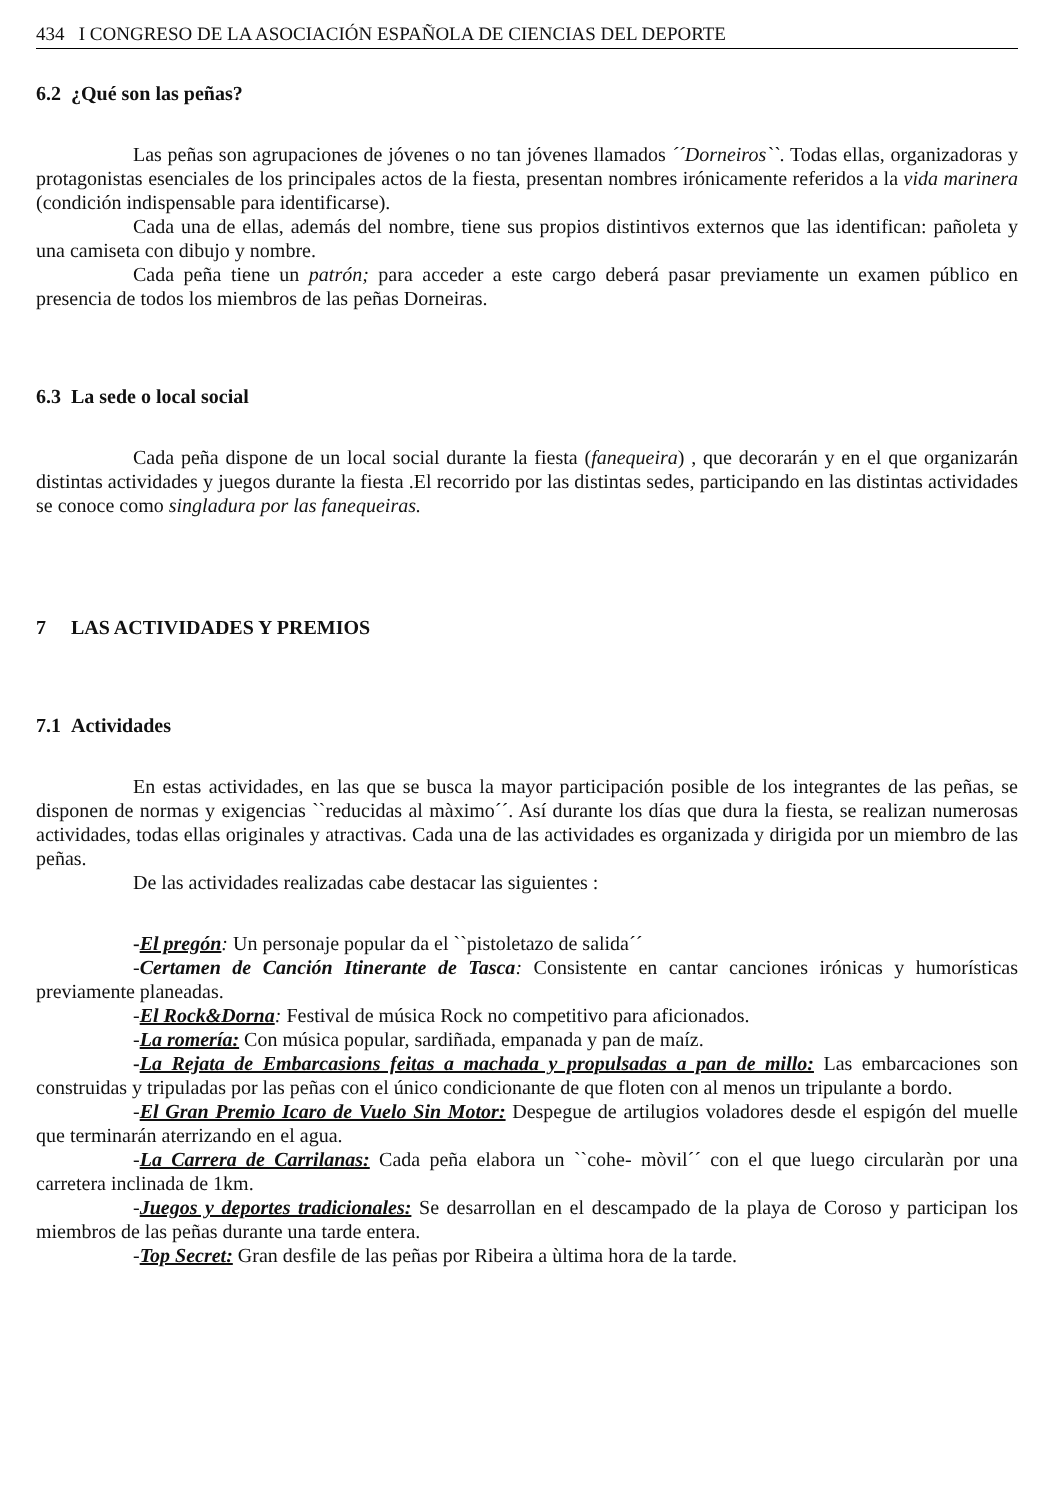434 I CONGRESO DE LA ASOCIACIÓN ESPAÑOLA DE CIENCIAS DEL DEPORTE
6.2 ¿Qué son las peñas?
Las peñas son agrupaciones de jóvenes o no tan jóvenes llamados ´´Dorneiros``. Todas ellas, organizadoras y protagonistas esenciales de los principales actos de la fiesta, presentan nombres irónicamente referidos a la vida marinera (condición indispensable para identificarse).
Cada una de ellas, además del nombre, tiene sus propios distintivos externos que las identifican: pañoleta y una camiseta con dibujo y nombre.
Cada peña tiene un patrón; para acceder a este cargo deberá pasar previamente un examen público en presencia de todos los miembros de las peñas Dorneiras.
6.3 La sede o local social
Cada peña dispone de un local social durante la fiesta (fanequeira) , que decorarán y en el que organizarán distintas actividades y juegos durante la fiesta .El recorrido por las distintas sedes, participando en las distintas actividades se conoce como singladura por las fanequeiras.
7 LAS ACTIVIDADES Y PREMIOS
7.1 Actividades
En estas actividades, en las que se busca la mayor participación posible de los integrantes de las peñas, se disponen de normas y exigencias ``reducidas al màximo´´. Así durante los días que dura la fiesta, se realizan numerosas actividades, todas ellas originales y atractivas. Cada una de las actividades es organizada y dirigida por un miembro de las peñas.
De las actividades realizadas cabe destacar las siguientes :
-El pregón: Un personaje popular da el ``pistoletazo de salida´´
-Certamen de Canción Itinerante de Tasca: Consistente en cantar canciones irónicas y humorísticas previamente planeadas.
-El Rock&Dorna: Festival de música Rock no competitivo para aficionados.
-La romería: Con música popular, sardiñada, empanada y pan de maíz.
-La Rejata de Embarcasions feitas a machada y propulsadas a pan de millo: Las embarcaciones son construidas y tripuladas por las peñas con el único condicionante de que floten con al menos un tripulante a bordo.
-El Gran Premio Icaro de Vuelo Sin Motor: Despegue de artilugios voladores desde el espigón del muelle que terminarán aterrizando en el agua.
-La Carrera de Carrilanas: Cada peña elabora un ``cohe- mòvil´´ con el que luego circularàn por una carretera inclinada de 1km.
-Juegos y deportes tradicionales: Se desarrollan en el descampado de la playa de Coroso y participan los miembros de las peñas durante una tarde entera.
-Top Secret: Gran desfile de las peñas por Ribeira a ùltima hora de la tarde.